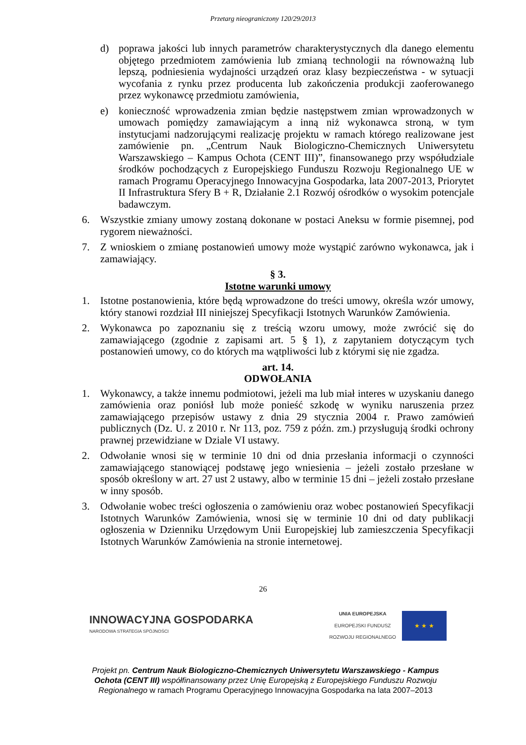Przetarg nieograniczony 120/29/2013
d) poprawa jakości lub innych parametrów charakterystycznych dla danego elementu objętego przedmiotem zamówienia lub zmianą technologii na równoważną lub lepszą, podniesienia wydajności urządzeń oraz klasy bezpieczeństwa - w sytuacji wycofania z rynku przez producenta lub zakończenia produkcji zaoferowanego przez wykonawcę przedmiotu zamówienia,
e) konieczność wprowadzenia zmian będzie następstwem zmian wprowadzonych w umowach pomiędzy zamawiającym a inną niż wykonawca stroną, w tym instytucjami nadzorującymi realizację projektu w ramach którego realizowane jest zamówienie pn. „Centrum Nauk Biologiczno-Chemicznych Uniwersytetu Warszawskiego – Kampus Ochota (CENT III)”, finansowanego przy współudziale środków pochodzących z Europejskiego Funduszu Rozwoju Regionalnego UE w ramach Programu Operacyjnego Innowacyjna Gospodarka, lata 2007-2013, Priorytet II Infrastruktura Sfery B + R, Działanie 2.1 Rozwój ośrodków o wysokim potencjale badawczym.
6. Wszystkie zmiany umowy zostaną dokonane w postaci Aneksu w formie pisemnej, pod rygorem nieważności.
7. Z wnioskiem o zmianę postanowień umowy może wystąpić zarówno wykonawca, jak i zamawiający.
§ 3.
Istotne warunki umowy
1. Istotne postanowienia, które będą wprowadzone do treści umowy, określa wzór umowy, który stanowi rozdział III niniejszej Specyfikacji Istotnych Warunków Zamówienia.
2. Wykonawca po zapoznaniu się z treścią wzoru umowy, może zwrócić się do zamawiającego (zgodnie z zapisami art. 5 § 1), z zapytaniem dotyczącym tych postanowień umowy, co do których ma wątpliwości lub z którymi się nie zgadza.
art. 14.
ODWOŁANIA
1. Wykonawcy, a także innemu podmiotowi, jeżeli ma lub miał interes w uzyskaniu danego zamówienia oraz poniósł lub może ponieść szkodę w wyniku naruszenia przez zamawiającego przepisów ustawy z dnia 29 stycznia 2004 r. Prawo zamówień publicznych (Dz. U. z 2010 r. Nr 113, poz. 759 z późn. zm.) przysługują środki ochrony prawnej przewidziane w Dziale VI ustawy.
2. Odwołanie wnosi się w terminie 10 dni od dnia przesłania informacji o czynności zamawiającego stanowiącej podstawę jego wniesienia – jeżeli zostało przesłane w sposób określony w art. 27 ust 2 ustawy, albo w terminie 15 dni – jeżeli zostało przesłane w inny sposób.
3. Odwołanie wobec treści ogłoszenia o zamówieniu oraz wobec postanowień Specyfikacji Istotnych Warunków Zamówienia, wnosi się w terminie 10 dni od daty publikacji ogłoszenia w Dzienniku Urzędowym Unii Europejskiej lub zamieszczenia Specyfikacji Istotnych Warunków Zamówienia na stronie internetowej.
26
INNOWACYJNA GOSPODARKA
NARODOWA STRATEGIA SPÓJNOŚCI
UNIA EUROPEJSKA
EUROPEJSKI FUNDUSZ
ROZWOJU REGIONALNEGO
★ ★ ★
Projekt pn. Centrum Nauk Biologiczno-Chemicznych Uniwersytetu Warszawskiego - Kampus Ochota (CENT III) współfinansowany przez Unię Europejską z Europejskiego Funduszu Rozwoju Regionalnego w ramach Programu Operacyjnego Innowacyjna Gospodarka na lata 2007–2013